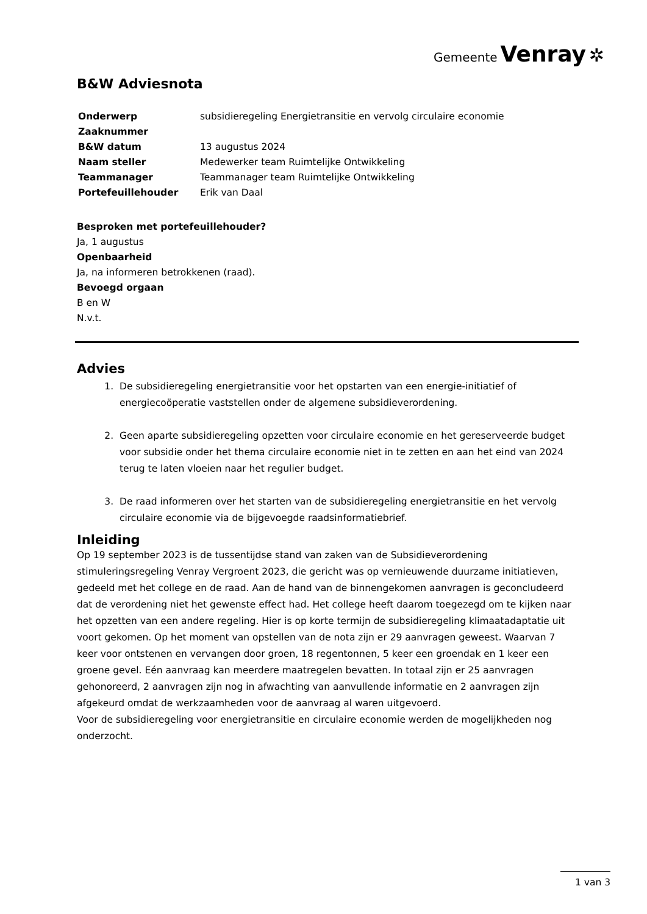Gemeente Venray ✲
B&W Adviesnota
| Onderwerp | subsidieregeling Energietransitie en vervolg circulaire economie |
| Zaaknummer | |
| B&W datum | 13 augustus 2024 |
| Naam steller | Medewerker team Ruimtelijke Ontwikkeling |
| Teammanager | Teammanager team Ruimtelijke Ontwikkeling |
| Portefeuillehouder | Erik van Daal |
Besproken met portefeuillehouder?
Ja, 1 augustus
Openbaarheid
Ja, na informeren betrokkenen (raad).
Bevoegd orgaan
B en W
N.v.t.
Advies
1. De subsidieregeling energietransitie voor het opstarten van een energie-initiatief of energiecoöperatie vaststellen onder de algemene subsidieverordening.
2. Geen aparte subsidieregeling opzetten voor circulaire economie en het gereserveerde budget voor subsidie onder het thema circulaire economie niet in te zetten en aan het eind van 2024 terug te laten vloeien naar het regulier budget.
3. De raad informeren over het starten van de subsidieregeling energietransitie en het vervolg circulaire economie via de bijgevoegde raadsinformatiebrief.
Inleiding
Op 19 september 2023 is de tussentijdse stand van zaken van de Subsidieverordening stimuleringsregeling Venray Vergroent 2023, die gericht was op vernieuwende duurzame initiatieven, gedeeld met het college en de raad. Aan de hand van de binnengekomen aanvragen is geconcludeerd dat de verordening niet het gewenste effect had. Het college heeft daarom toegezegd om te kijken naar het opzetten van een andere regeling. Hier is op korte termijn de subsidieregeling klimaatadaptatie uit voort gekomen. Op het moment van opstellen van de nota zijn er 29 aanvragen geweest. Waarvan 7 keer voor ontstenen en vervangen door groen, 18 regentonnen, 5 keer een groendak en 1 keer een groene gevel. Eén aanvraag kan meerdere maatregelen bevatten. In totaal zijn er 25 aanvragen gehonoreerd, 2 aanvragen zijn nog in afwachting van aanvullende informatie en 2 aanvragen zijn afgekeurd omdat de werkzaamheden voor de aanvraag al waren uitgevoerd.
Voor de subsidieregeling voor energietransitie en circulaire economie werden de mogelijkheden nog onderzocht.
1 van 3